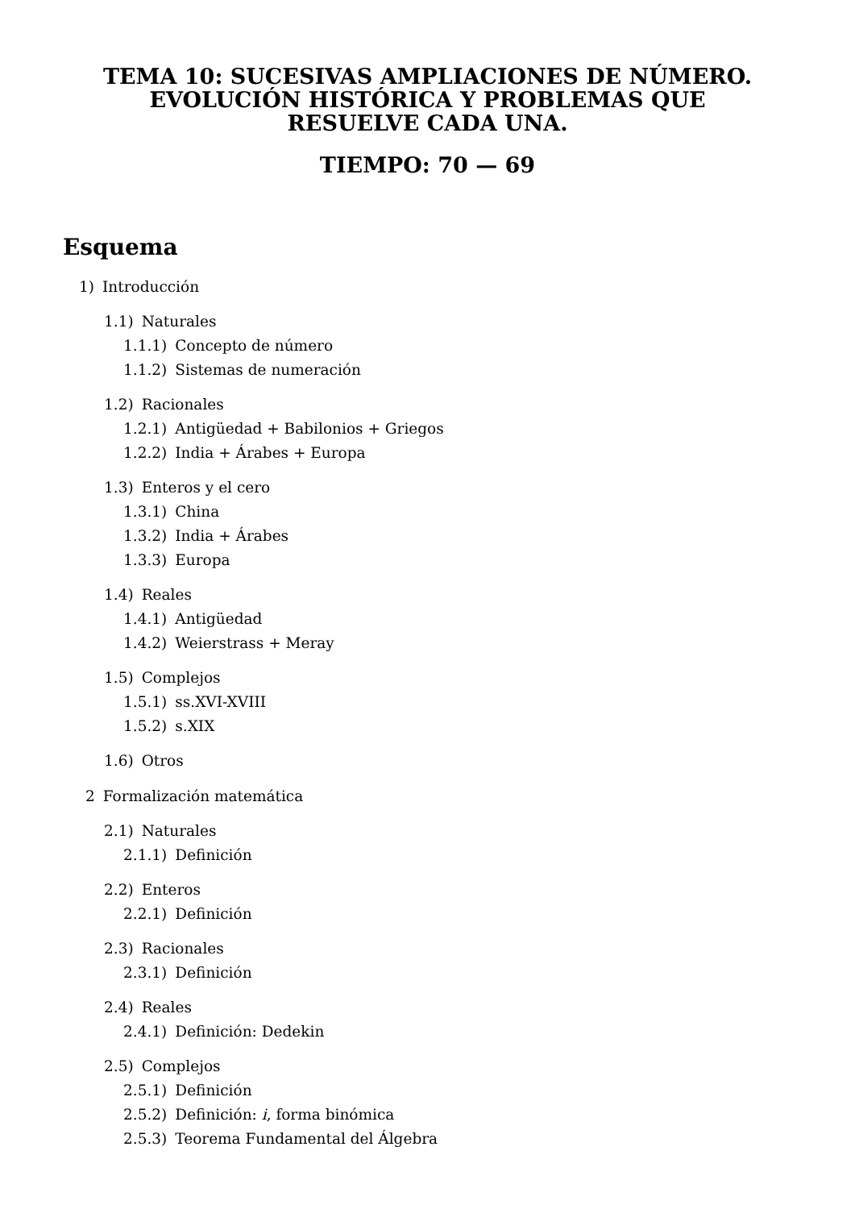TEMA 10: SUCESIVAS AMPLIACIONES DE NÚMERO.
EVOLUCIÓN HISTÓRICA Y PROBLEMAS QUE
RESUELVE CADA UNA.
TIEMPO: 70 — 69
Esquema
1) Introducción
1.1) Naturales
1.1.1) Concepto de número
1.1.2) Sistemas de numeración
1.2) Racionales
1.2.1) Antigüedad + Babilonios + Griegos
1.2.2) India + Árabes + Europa
1.3) Enteros y el cero
1.3.1) China
1.3.2) India + Árabes
1.3.3) Europa
1.4) Reales
1.4.1) Antigüedad
1.4.2) Weierstrass + Meray
1.5) Complejos
1.5.1) ss.XVI-XVIII
1.5.2) s.XIX
1.6) Otros
2 Formalización matemática
2.1) Naturales
2.1.1) Definición
2.2) Enteros
2.2.1) Definición
2.3) Racionales
2.3.1) Definición
2.4) Reales
2.4.1) Definición: Dedekin
2.5) Complejos
2.5.1) Definición
2.5.2) Definición: i, forma binómica
2.5.3) Teorema Fundamental del Álgebra